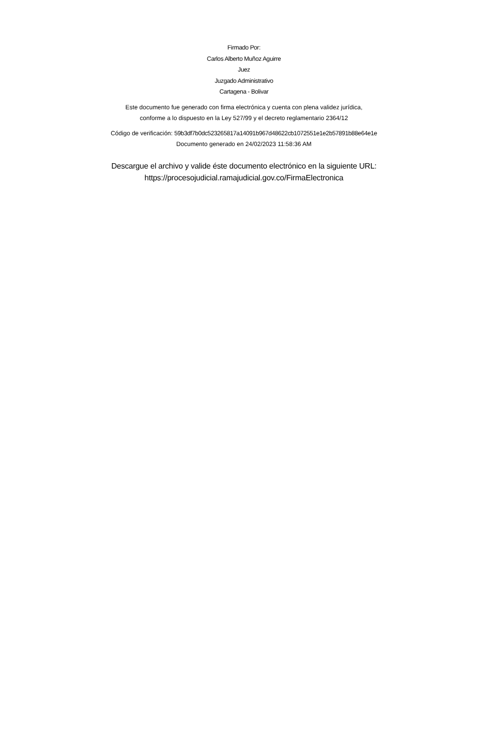Firmado Por:
Carlos Alberto Muñoz Aguirre
Juez
Juzgado Administrativo
Cartagena - Bolivar
Este documento fue generado con firma electrónica y cuenta con plena validez jurídica,
conforme a lo dispuesto en la Ley 527/99 y el decreto reglamentario 2364/12
Código de verificación: 59b3df7b0dc523265817a14091b967d48622cb1072551e1e2b57891b88e64e1e
Documento generado en 24/02/2023 11:58:36 AM
Descargue el archivo y valide éste documento electrónico en la siguiente URL:
https://procesojudicial.ramajudicial.gov.co/FirmaElectronica